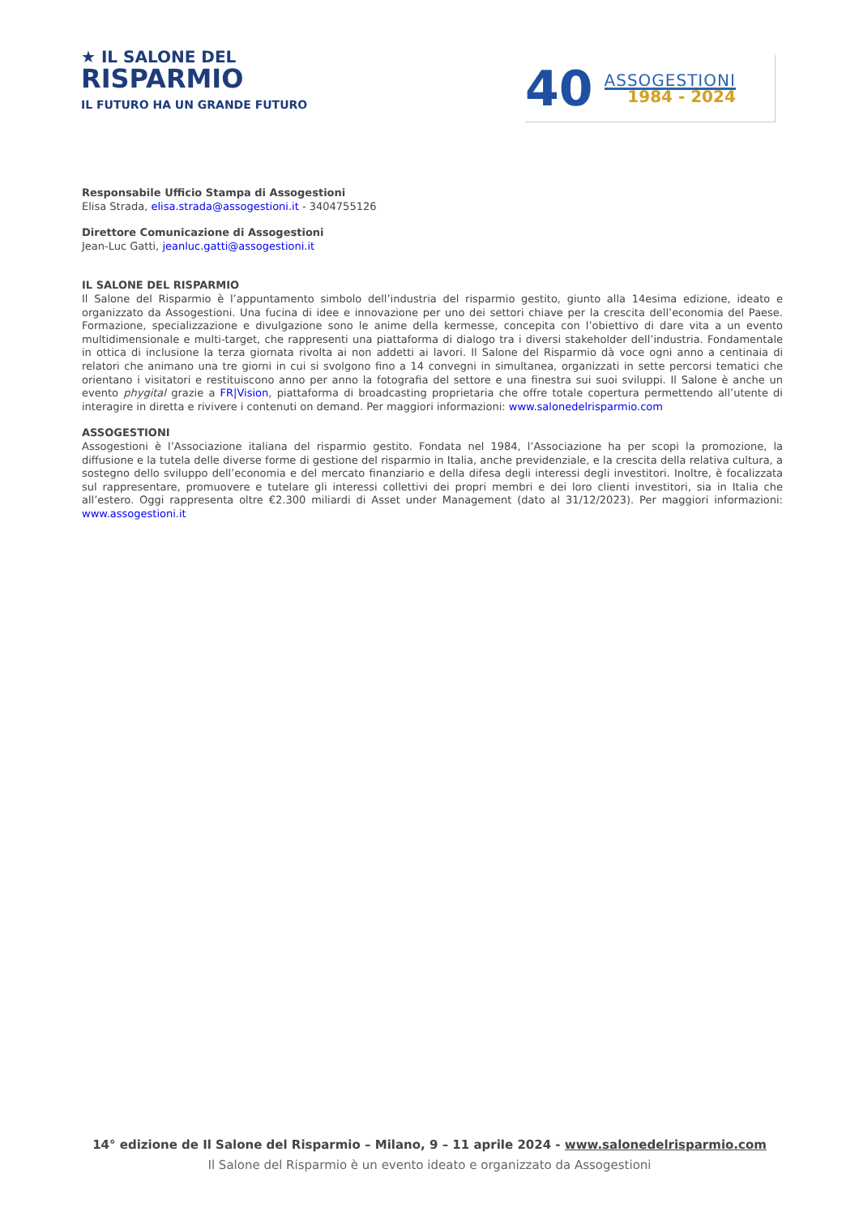★ IL SALONE DEL
RISPARMIO
IL FUTURO HA UN GRANDE FUTURO
40
ASSOGESTIONI
1984 - 2024
Responsabile Ufficio Stampa di Assogestioni
Elisa Strada, elisa.strada@assogestioni.it - 3404755126
Direttore Comunicazione di Assogestioni
Jean-Luc Gatti, jeanluc.gatti@assogestioni.it
IL SALONE DEL RISPARMIO
Il Salone del Risparmio è l’appuntamento simbolo dell’industria del risparmio gestito, giunto alla 14esima edizione, ideato e organizzato da Assogestioni. Una fucina di idee e innovazione per uno dei settori chiave per la crescita dell’economia del Paese. Formazione, specializzazione e divulgazione sono le anime della kermesse, concepita con l’obiettivo di dare vita a un evento multidimensionale e multi-target, che rappresenti una piattaforma di dialogo tra i diversi stakeholder dell’industria. Fondamentale in ottica di inclusione la terza giornata rivolta ai non addetti ai lavori. Il Salone del Risparmio dà voce ogni anno a centinaia di relatori che animano una tre giorni in cui si svolgono fino a 14 convegni in simultanea, organizzati in sette percorsi tematici che orientano i visitatori e restituiscono anno per anno la fotografia del settore e una finestra sui suoi sviluppi. Il Salone è anche un evento phygital grazie a FR|Vision, piattaforma di broadcasting proprietaria che offre totale copertura permettendo all’utente di interagire in diretta e rivivere i contenuti on demand. Per maggiori informazioni: www.salonedelrisparmio.com
ASSOGESTIONI
Assogestioni è l’Associazione italiana del risparmio gestito. Fondata nel 1984, l’Associazione ha per scopi la promozione, la diffusione e la tutela delle diverse forme di gestione del risparmio in Italia, anche previdenziale, e la crescita della relativa cultura, a sostegno dello sviluppo dell’economia e del mercato finanziario e della difesa degli interessi degli investitori. Inoltre, è focalizzata sul rappresentare, promuovere e tutelare gli interessi collettivi dei propri membri e dei loro clienti investitori, sia in Italia che all’estero. Oggi rappresenta oltre €2.300 miliardi di Asset under Management (dato al 31/12/2023). Per maggiori informazioni: www.assogestioni.it
14° edizione de Il Salone del Risparmio – Milano, 9 – 11 aprile 2024 - www.salonedelrisparmio.com
Il Salone del Risparmio è un evento ideato e organizzato da Assogestioni